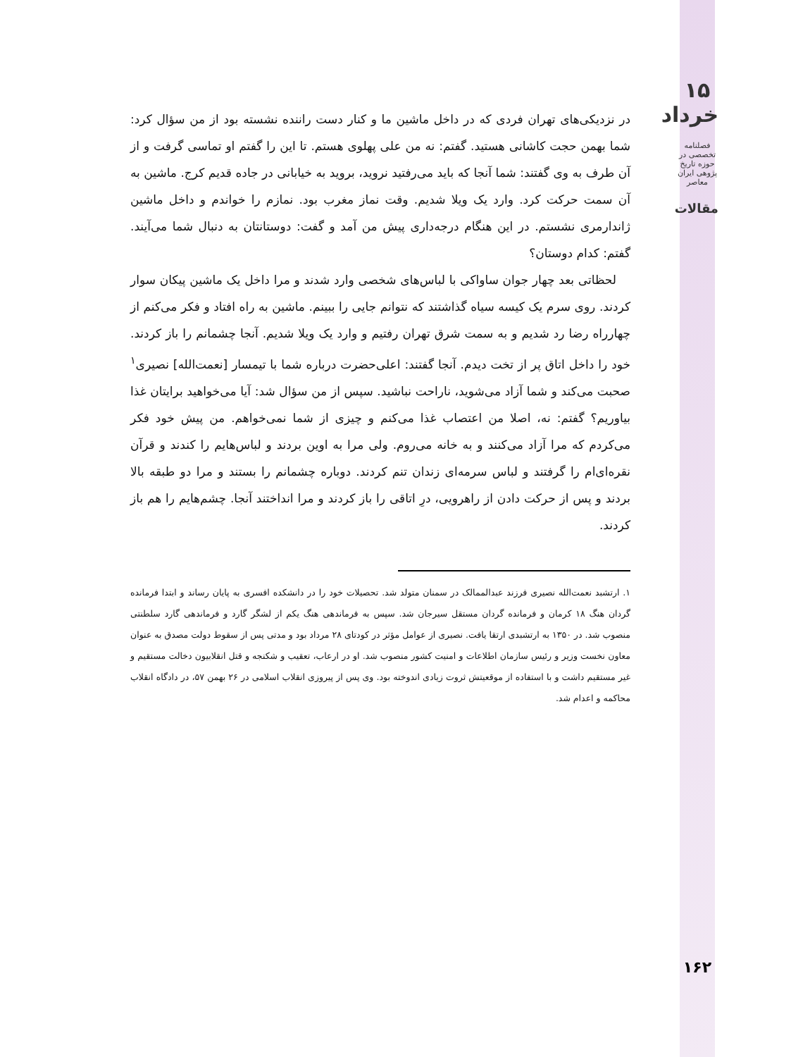۱۵ خرداد
فصلنامه تخصصی در حوزه تاریخ پژوهی ایران معاصر
مقالات
در نزدیکی‌های تهران فردی که در داخل ماشین ما و کنار دست راننده نشسته بود از من سؤال کرد: شما بهمن حجت کاشانی هستید. گفتم: نه من علی پهلوی هستم. تا این را گفتم او تماسی گرفت و از آن طرف به وی گفتند: شما آنجا که باید می‌رفتید نروید، بروید به خیابانی در جاده قدیم کرج. ماشین به آن سمت حرکت کرد. وارد یک ویلا شدیم. وقت نماز مغرب بود. نمازم را خواندم و داخل ماشین ژاندارمری نشستم. در این هنگام درجه‌داری پیش من آمد و گفت: دوستانتان به دنبال شما می‌آیند. گفتم: کدام دوستان؟
لحظاتی بعد چهار جوان ساواکی با لباس‌های شخصی وارد شدند و مرا داخل یک ماشین پیکان سوار کردند. روی سرم یک کیسه سیاه گذاشتند که نتوانم جایی را ببینم. ماشین به راه افتاد و فکر می‌کنم از چهارراه رضا رد شدیم و به سمت شرق تهران رفتیم و وارد یک ویلا شدیم. آنجا چشمانم را باز کردند. خود را داخل اتاق پر از تخت دیدم. آنجا گفتند: اعلی‌حضرت درباره شما با تیمسار [نعمت‌الله] نصیری<sup>۱</sup> صحبت می‌کند و شما آزاد می‌شوید، ناراحت نباشید. سپس از من سؤال شد: آیا می‌خواهید برایتان غذا بیاوریم؟ گفتم: نه، اصلا من اعتصاب غذا می‌کنم و چیزی از شما نمی‌خواهم. من پیش خود فکر می‌کردم که مرا آزاد می‌کنند و به خانه می‌روم. ولی مرا به اوین بردند و لباس‌هایم را کندند و قرآن نقره‌ای‌ام را گرفتند و لباس سرمه‌ای زندان تنم کردند. دوباره چشمانم را بستند و مرا دو طبقه بالا بردند و پس از حرکت دادن از راهرویی، درِ اتاقی را باز کردند و مرا انداختند آنجا. چشم‌هایم را هم باز کردند.
۱. ارتشبد نعمت‌الله نصیری فرزند عبدالممالک در سمنان متولد شد. تحصیلات خود را در دانشکده افسری به پایان رساند و ابتدا فرمانده گردان هنگ ۱۸ کرمان و فرمانده گردان مستقل سیرجان شد. سپس به فرماندهی هنگ یکم از لشگر گارد و فرماندهی گارد سلطنتی منصوب شد. در ۱۳۵۰ به ارتشبدی ارتقا یافت. نصیری از عوامل مؤثر در کودتای ۲۸ مرداد بود و مدتی پس از سقوط دولت مصدق به عنوان معاون نخست وزیر و رئیس سازمان اطلاعات و امنیت کشور منصوب شد. او در ارعاب، تعقیب و شکنجه و قتل انقلابیون دخالت مستقیم و غیر مستقیم داشت و با استفاده از موقعیتش ثروت زیادی اندوخته بود. وی پس از پیروزی انقلاب اسلامی در ۲۶ بهمن ۵۷، در دادگاه انقلاب محاکمه و اعدام شد.
۱۶۲